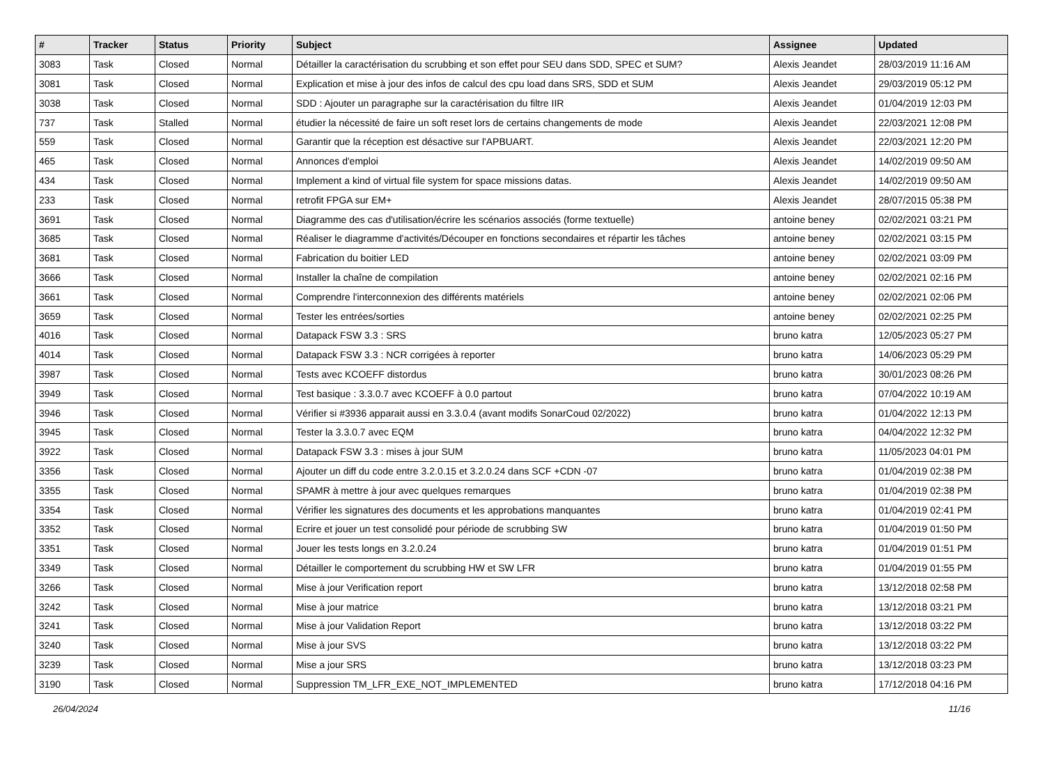| # | Tracker | Status | Priority | Subject | Assignee | Updated |
| --- | --- | --- | --- | --- | --- | --- |
| 3083 | Task | Closed | Normal | Détailler la caractérisation du scrubbing et son effet pour SEU dans SDD, SPEC et SUM? | Alexis Jeandet | 28/03/2019 11:16 AM |
| 3081 | Task | Closed | Normal | Explication et mise à jour des infos de calcul des cpu load dans SRS, SDD et SUM | Alexis Jeandet | 29/03/2019 05:12 PM |
| 3038 | Task | Closed | Normal | SDD : Ajouter un paragraphe sur la caractérisation du filtre IIR | Alexis Jeandet | 01/04/2019 12:03 PM |
| 737 | Task | Stalled | Normal | étudier la nécessité de faire un soft reset lors de certains changements de mode | Alexis Jeandet | 22/03/2021 12:08 PM |
| 559 | Task | Closed | Normal | Garantir que la réception est désactive sur l'APBUART. | Alexis Jeandet | 22/03/2021 12:20 PM |
| 465 | Task | Closed | Normal | Annonces d'emploi | Alexis Jeandet | 14/02/2019 09:50 AM |
| 434 | Task | Closed | Normal | Implement a kind of virtual file system for space missions datas. | Alexis Jeandet | 14/02/2019 09:50 AM |
| 233 | Task | Closed | Normal | retrofit FPGA sur EM+ | Alexis Jeandet | 28/07/2015 05:38 PM |
| 3691 | Task | Closed | Normal | Diagramme des cas d'utilisation/écrire les scénarios associés (forme textuelle) | antoine beney | 02/02/2021 03:21 PM |
| 3685 | Task | Closed | Normal | Réaliser le diagramme d'activités/Découper en fonctions secondaires et répartir les tâches | antoine beney | 02/02/2021 03:15 PM |
| 3681 | Task | Closed | Normal | Fabrication du boitier LED | antoine beney | 02/02/2021 03:09 PM |
| 3666 | Task | Closed | Normal | Installer la chaîne de compilation | antoine beney | 02/02/2021 02:16 PM |
| 3661 | Task | Closed | Normal | Comprendre l'interconnexion des différents matériels | antoine beney | 02/02/2021 02:06 PM |
| 3659 | Task | Closed | Normal | Tester les entrées/sorties | antoine beney | 02/02/2021 02:25 PM |
| 4016 | Task | Closed | Normal | Datapack FSW 3.3 : SRS | bruno katra | 12/05/2023 05:27 PM |
| 4014 | Task | Closed | Normal | Datapack FSW 3.3 : NCR corrigées à reporter | bruno katra | 14/06/2023 05:29 PM |
| 3987 | Task | Closed | Normal | Tests avec KCOEFF distordus | bruno katra | 30/01/2023 08:26 PM |
| 3949 | Task | Closed | Normal | Test basique : 3.3.0.7 avec KCOEFF à 0.0 partout | bruno katra | 07/04/2022 10:19 AM |
| 3946 | Task | Closed | Normal | Vérifier si #3936 apparait aussi en 3.3.0.4 (avant modifs SonarCoud 02/2022) | bruno katra | 01/04/2022 12:13 PM |
| 3945 | Task | Closed | Normal | Tester la 3.3.0.7 avec EQM | bruno katra | 04/04/2022 12:32 PM |
| 3922 | Task | Closed | Normal | Datapack FSW 3.3 : mises à jour SUM | bruno katra | 11/05/2023 04:01 PM |
| 3356 | Task | Closed | Normal | Ajouter un diff du code entre 3.2.0.15 et 3.2.0.24 dans SCF +CDN -07 | bruno katra | 01/04/2019 02:38 PM |
| 3355 | Task | Closed | Normal | SPAMR à mettre à jour avec quelques remarques | bruno katra | 01/04/2019 02:38 PM |
| 3354 | Task | Closed | Normal | Vérifier les signatures des documents et les approbations manquantes | bruno katra | 01/04/2019 02:41 PM |
| 3352 | Task | Closed | Normal | Ecrire et jouer un test consolidé pour période de scrubbing SW | bruno katra | 01/04/2019 01:50 PM |
| 3351 | Task | Closed | Normal | Jouer les tests longs en 3.2.0.24 | bruno katra | 01/04/2019 01:51 PM |
| 3349 | Task | Closed | Normal | Détailler le comportement du scrubbing HW et SW LFR | bruno katra | 01/04/2019 01:55 PM |
| 3266 | Task | Closed | Normal | Mise à jour Verification report | bruno katra | 13/12/2018 02:58 PM |
| 3242 | Task | Closed | Normal | Mise à jour matrice | bruno katra | 13/12/2018 03:21 PM |
| 3241 | Task | Closed | Normal | Mise à jour Validation Report | bruno katra | 13/12/2018 03:22 PM |
| 3240 | Task | Closed | Normal | Mise à jour SVS | bruno katra | 13/12/2018 03:22 PM |
| 3239 | Task | Closed | Normal | Mise a jour SRS | bruno katra | 13/12/2018 03:23 PM |
| 3190 | Task | Closed | Normal | Suppression TM_LFR_EXE_NOT_IMPLEMENTED | bruno katra | 17/12/2018 04:16 PM |
26/04/2024 11/16